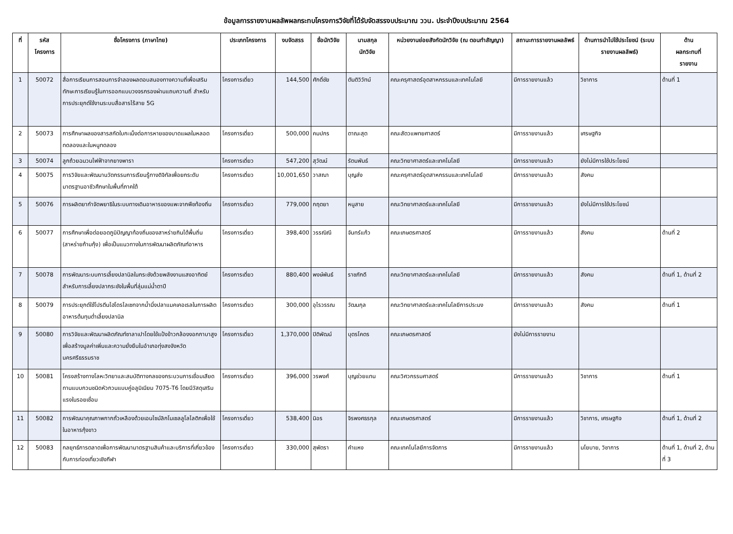ข้อมูลการรายงานผลลัพผลกระทบโครงการวิจัยที่ได้รับจัดสรรงบประมาณ ววน. ประจำปีงบประมาณ 2564
| ที่ | รหัส โครงการ | ชื่อโครงการ (ภาษาไทย) | ประเภทโครงการ | งบจัดสรร | ชื่อนักวิจัย | นามสกุล นักวิจัย | หน่วยงานย่อยสังกัดนักวิจัย (ณ ตอนทำสัญญา) | สถานะการรายงานผลลัพธ์ | ด้านการนำไปใช้ประโยชน์ (ระบบรายงานผลลัพธ์) | ด้าน ผลกระทบที่ รายงาน |
| --- | --- | --- | --- | --- | --- | --- | --- | --- | --- | --- |
| 1 | 50072 | สื่อการเรียนการสอนการจำลองผลตอบสนองทางความถี่เพื่อเสริมทักษะการเรียนรู้ในการออกแบบวงจรกรองผ่านแถบความถี่ สำหรับ การประยุกต์ใช้งานระบบสื่อสารไร้สาย 5G | โครงการเดี่ยว | 144,500 | ศักดิ์ชัย | ตันติวิวัทน์ | คณะครุศาสตร์อุตสาหกรรมและเทคโนโลยี | มีการรายงานแล้ว | วิชาการ | ด้านที่ 1 |
| 2 | 50073 | การศึกษาผลของสารสกัดใบกะเม็งต่อการหายของบาดแผลในหลอดทดลองและในหนูทดลอง | โครงการเดี่ยว | 500,000 | คมปกร | ตาณะสุต | คณะสัตวแพทยศาสตร์ | มีการรายงานแล้ว | เศรษฐกิจ | |
| 3 | 50074 | ลูกถ้วยฉนวนไฟฟ้าจากยางพารา | โครงการเดี่ยว | 547,200 | สุวัฒน์ | รัตนพันธ์ | คณะวิทยาศาสตร์และเทคโนโลยี | มีการรายงานแล้ว | ยังไม่มีการใช้ประโยชน์ | |
| 4 | 50075 | การวิจัยและพัฒนานวัตกรรมการเรียนรู้ทางดิจิทัลเพื่อยกระดับมาตรฐานอาชีวศึกษาในพื้นที่ภาคใต้ | โครงการเดี่ยว | 10,001,650 | วาสณา | บุญส่ง | คณะครุศาสตร์อุตสาหกรรมและเทคโนโลยี | มีการรายงานแล้ว | สังคม | |
| 5 | 50076 | การผลิตยากำจัดพยาธิในระบบทางเดินอาหารของแพะจากพืชท้องถิ่น | โครงการเดี่ยว | 779,000 | กฤตยา | หนูสาย | คณะวิทยาศาสตร์และเทคโนโลยี | มีการรายงานแล้ว | ยังไม่มีการใช้ประโยชน์ | |
| 6 | 50077 | การศึกษาเพื่อต่อยอดภูมิปัญญาท้องถิ่นของสาหร่ายกินได้พื้นถิ่น (สาหร่ายก้ามกุ้ง) เพื่อเป็นแนวทางในการพัฒนาผลิตภัณฑ์อาหาร | โครงการเดี่ยว | 398,400 | วรรณิณี | จันทร์แก้ว | คณะเกษตรศาสตร์ | มีการรายงานแล้ว | สังคม | ด้านที่ 2 |
| 7 | 50078 | การพัฒนาระบบการเลี้ยงปลานิลในกระชังด้วยพลังงานแสงอาทิตย์สำหรับการเลี้ยงปลากระชังในพื้นที่ลุ่มแม่น้ำตาปี | โครงการเดี่ยว | 880,400 | พงษ์พันธ์ | ราชภักดี | คณะวิทยาศาสตร์และเทคโนโลยี | มีการรายงานแล้ว | สังคม | ด้านที่ 1, ด้านที่ 2 |
| 8 | 50079 | การประยุกต์ใช้โปรตีนไฮโดรไลเซทจากน้ำนึ่งปลาแมคเคอเรลในการผลิตอาหารต้นทุนต่ำเลี้ยงปลานิล | โครงการเดี่ยว | 300,000 | อุไรวรรณ | วัฒนกุล | คณะวิทยาศาสตร์และเทคโนโลยีการประมง | มีการรายงานแล้ว | สังคม | ด้านที่ 1 |
| 9 | 50080 | การวิจัยและพัฒนาผลิตภัณฑ์ซาลาเปาโดยใช้แป้งข้าวกล้องงอกกาบาสูง เพื่อสร้างมูลค่าเพิ่มและความยั่งยืนในอำเภอทุ่งสงจังหวัดนครศรีธรรมราช | โครงการเดี่ยว | 1,370,000 | ปิติพัฒน์ | บุตรโคตร | คณะเกษตรศาสตร์ | ยังไม่มีการรายงาน | | |
| 10 | 50081 | โครงสร้างทางโลหะวิทยาและสมบัติทางกลของกระบวนการเชื่อมเสียดทานแบบกวนชนิดหัวกวนแบบคู่อลูมิเนียม 7075-T6 โดยมีวัสดุเสริมแรงในรอยเชื่อม | โครงการเดี่ยว | 396,000 | วรพงศ์ | บุญช่วยแทน | คณะวิศวกรรมศาสตร์ | มีการรายงานแล้ว | วิชาการ | ด้านที่ 1 |
| 11 | 50082 | การพัฒนาคุณภาพกากถั่วเหลืองด้วยเอนไซม์ลิกโนเซลลูโลไลติกเพื่อใช้ในอาหารกุ้งขาว | โครงการเดี่ยว | 538,400 | นิอร | จิรพงศธรกุล | คณะเกษตรศาสตร์ | มีการรายงานแล้ว | วิชาการ, เศรษฐกิจ | ด้านที่ 1, ด้านที่ 2 |
| 12 | 50083 | กลยุทธ์การตลาดเพื่อการพัฒนามาตรฐานสินค้าและบริการที่เกี่ยวข้องกับการท่องเที่ยวเชิงกีฬา | โครงการเดี่ยว | 330,000 | สุพัตรา | คำแหง | คณะเทคโนโลยีการจัดการ | มีการรายงานแล้ว | นโยบาย, วิชาการ | ด้านที่ 1, ด้านที่ 2, ด้านที่ 3 |